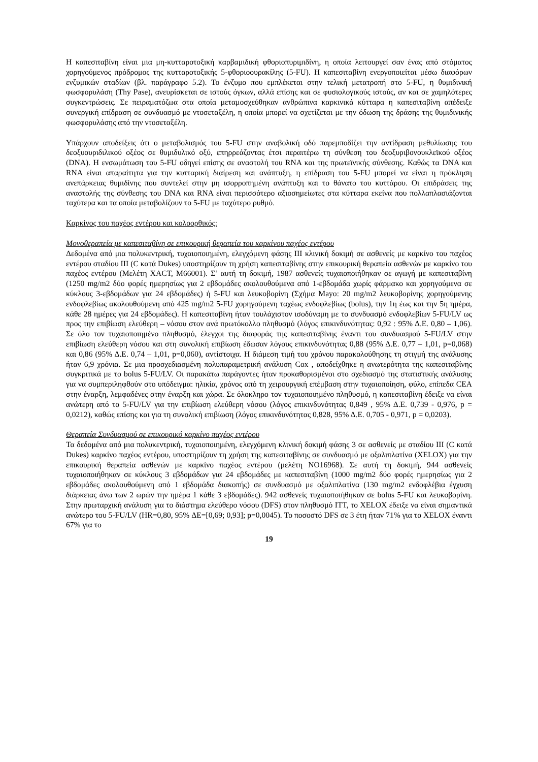Η καπεσιταβίνη είναι μια μη-κυτταροτοξική καρβαμιδική φθοριοπυριμιδίνη, η οποία λειτουργεί σαν ένας από στόματος χορηγούμενος πρόδρομος της κυτταροτοξικής 5-φθοριοουρακίλης (5-FU). Η καπεσιταβίνη ενεργοποιείται μέσω διαφόρων ενζυμικών σταδίων (βλ. παράγραφο 5.2). Το ένζυμο που εμπλέκεται στην τελική μετατροπή στο 5-FU, η θυμιδινική φωσφορυλάση (Thy Pase), ανευρίσκεται σε ιστούς όγκων, αλλά επίσης και σε φυσιολογικούς ιστούς, αν και σε χαμηλότερες συγκεντρώσεις. Σε πειραματόζωα στα οποία μεταμοσχεύθηκαν ανθρώπινα καρκινικά κύτταρα η καπεσιταβίνη απέδειξε συνεργική επίδραση σε συνδυασμό με ντοσεταξέλη, η οποία μπορεί να σχετίζεται με την όδωση της δράσης της θυμιδινικής φωσφορυλάσης από την ντοσεταξέλη.
Υπάρχουν αποδείξεις ότι ο μεταβολισμός του 5-FU στην αναβολική οδό παρεμποδίζει την αντίδραση μεθυλίωσης του δεοξυουριδιλικού οξέος σε θυμιδυλικό οξύ, επηρρεάζοντας έτσι περαιτέρω τη σύνθεση του δεοξυριβονουκλεϊκού οξέος (DNA). Η ενσωμάτωση του 5-FU οδηγεί επίσης σε αναστολή του RNA και της πρωτεϊνικής σύνθεσης. Καθώς τα DNA και RNA είναι απαραίτητα για την κυτταρική διαίρεση και ανάπτυξη, η επίδραση του 5-FU μπορεί να είναι η πρόκληση ανεπάρκειας θυμιδίνης που συντελεί στην μη ισορροπημένη ανάπτυξη και το θάνατο του κυττάρου. Οι επιδράσεις της αναστολής της σύνθεσης του DNA και RNA είναι περισσότερο αξιοσημείωτες στα κύτταρα εκείνα που πολλαπλασιάζονται ταχύτερα και τα οποία μεταβολίζουν το 5-FU με ταχύτερο ρυθμό.
Καρκίνος του παχέος εντέρου και κολοορθικός:
Μονοθεραπεία με καπεσιταβίνη σε επικουρική θεραπεία του καρκίνου παχέος εντέρου
Δεδομένα από μια πολυκεντρική, τυχαιοποιημένη, ελεγχόμενη φάσης III κλινική δοκιμή σε ασθενείς με καρκίνο του παχέος εντέρου σταδίου III (C κατά Dukes) υποστηρίζουν τη χρήση καπεσιταβίνης στην επικουρική θεραπεία ασθενών με καρκίνο του παχέος εντέρου (Μελέτη XACT, M66001). Σ’ αυτή τη δοκιμή, 1987 ασθενείς τυχαιοποιήθηκαν σε αγωγή με καπεσιταβίνη (1250 mg/m2 δύο φορές ημερησίως για 2 εβδομάδες ακολουθούμενα από 1-εβδομάδα χωρίς φάρμακο και χορηγούμενα σε κύκλους 3-εβδομάδων για 24 εβδομάδες) ή 5-FU και λευκοβορίνη (Σχήμα Mayo: 20 mg/m2 λευκοβορίνης χορηγούμενης ενδοφλεβίως ακολουθούμενη από 425 mg/m2 5-FU χορηγούμενη ταχέως ενδοφλεβίως (bolus), την 1η έως και την 5η ημέρα, κάθε 28 ημέρες για 24 εβδομάδες). Η καπεσιταβίνη ήταν τουλάχιστον ισοδύναμη με το συνδυασμό ενδοφλεβίων 5-FU/LV ως προς την επιβίωση ελεύθερη – νόσου στον ανά πρωτόκολλο πληθυσμό (λόγος επικινδυνότητας: 0,92 : 95% Δ.Ε. 0,80 – 1,06). Σε όλο τον τυχαιοποιημένο πληθυσμό, έλεγχοι της διαφοράς της καπεσιταβίνης έναντι του συνδυασμού 5-FU/LV στην επιβίωση ελεύθερη νόσου και στη συνολική επιβίωση έδωσαν λόγους επικινδυνότητας 0,88 (95% Δ.Ε. 0,77 – 1,01, p=0,068) και 0,86 (95% Δ.Ε. 0,74 – 1,01, p=0,060), αντίστοιχα. Η διάμεση τιμή του χρόνου παρακολούθησης τη στιγμή της ανάλυσης ήταν 6,9 χρόνια. Σε μια προσχεδιασμένη πολυπαραμετρική ανάλυση Cox , αποδείχθηκε η ανωτερότητα της καπεσιταβίνης συγκριτικά με το bolus 5-FU/LV. Οι παρακάτω παράγοντες ήταν προκαθορισμένοι στο σχεδιασμό της στατιστικής ανάλυσης για να συμπεριληφθούν στο υπόδειγμα: ηλικία, χρόνος από τη χειρουργική επέμβαση στην τυχαιοποίηση, φύλο, επίπεδα CEA στην έναρξη, λεμφαδένες στην έναρξη και χώρα. Σε όλοκληρο τον τυχαιοποιημένο πληθυσμό, η καπεσιταβίνη έδειξε να είναι ανώτερη από το 5-FU/LV για την επιβίωση ελεύθερη νόσου (λόγος επικινδυνότητας 0,849 , 95% Δ.Ε. 0,739 - 0,976, p = 0,0212), καθώς επίσης και για τη συνολική επιβίωση (λόγος επικινδυνότητας 0,828, 95% Δ.Ε. 0,705 - 0,971, p = 0,0203).
Θεραπεία Συνδυασμού σε επικουρικό καρκίνο παχέος εντέρου
Τα δεδομένα από μια πολυκεντρική, τυχαιοποιημένη, ελεγχόμενη κλινική δοκιμή φάσης 3 σε ασθενείς με σταδίου III (C κατά Dukes) καρκίνο παχέος εντέρου, υποστηρίζουν τη χρήση της καπεσιταβίνης σε συνδυασμό με οξαλιπλατίνα (XELOX) για την επικουρική θεραπεία ασθενών με καρκίνο παχέος εντέρου (μελέτη NO16968). Σε αυτή τη δοκιμή, 944 ασθενείς τυχαιοποιήθηκαν σε κύκλους 3 εβδομάδων για 24 εβδομάδες με καπεσιταβίνη (1000 mg/m2 δύο φορές ημερησίως για 2 εβδομάδες ακολουθούμενη από 1 εβδομάδα διακοπής) σε συνδυασμό με οξαλιπλατίνα (130 mg/m2 ενδοφλέβια έγχυση διάρκειας άνω των 2 ωρών την ημέρα 1 κάθε 3 εβδομάδες). 942 ασθενείς τυχαιοποιήθηκαν σε bolus 5-FU και λευκοβορίνη. Στην πρωταρχική ανάλυση για το διάστημα ελεύθερο νόσου (DFS) στον πληθυσμό ITT, το XELOX έδειξε να είναι σημαντικά ανώτερο του 5-FU/LV (HR=0,80, 95% ΔΕ=[0,69; 0,93]; p=0,0045). Το ποσοστό DFS σε 3 έτη ήταν 71% για το XELOX έναντι 67% για το
19